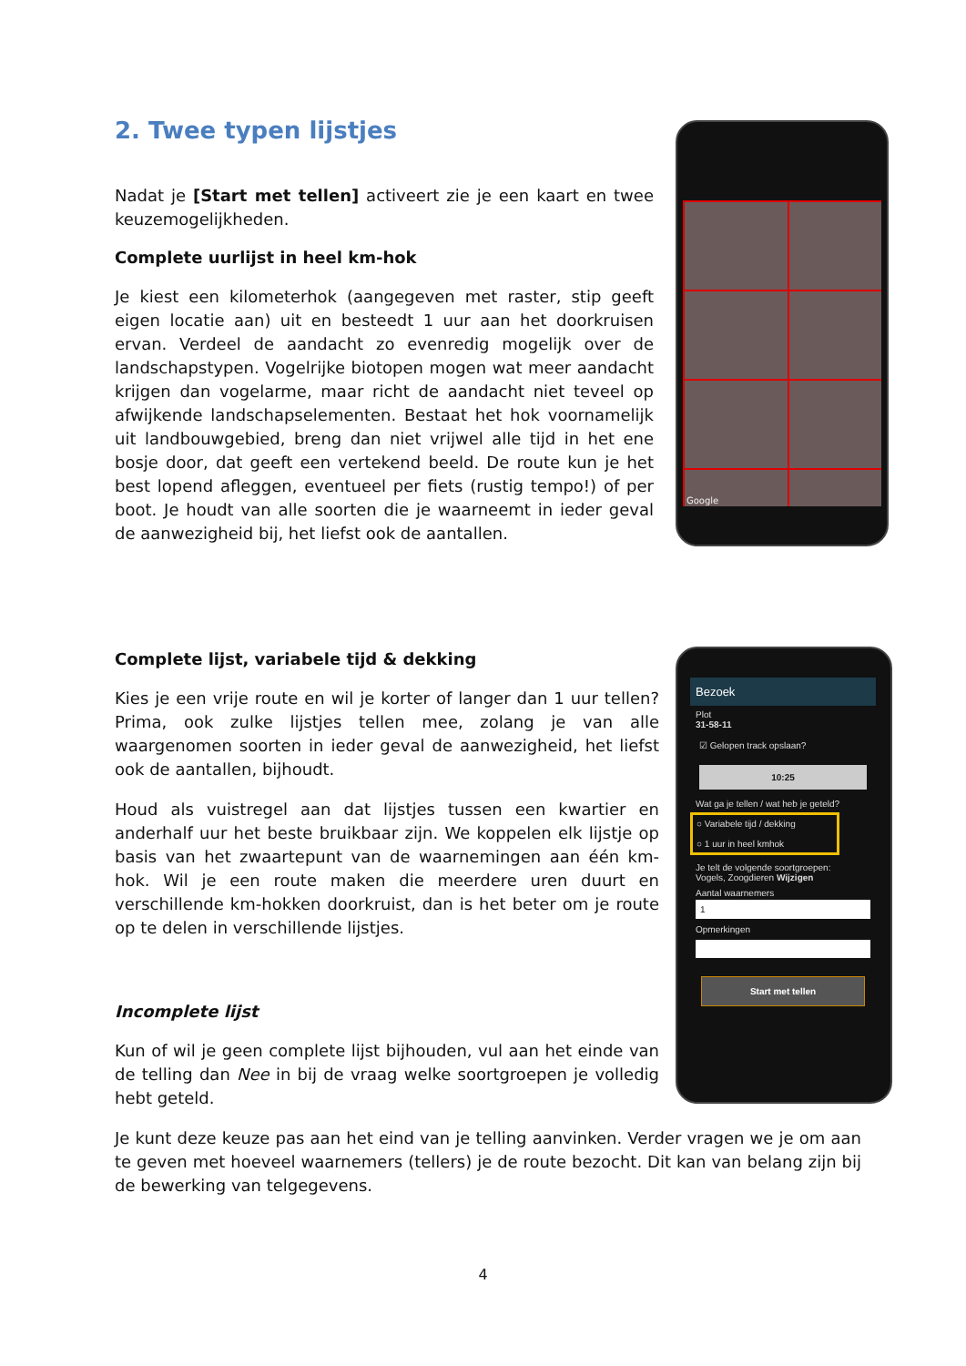Google
Bezoek
Plot
31-58-11
☑ Gelopen track opslaan?
10:25
Wat ga je tellen / wat heb je geteld?
○ Variabele tijd / dekking
○ 1 uur in heel kmhok
Je telt de volgende soortgroepen:
Vogels, Zoogdieren Wijzigen
Aantal waarnemers
1
Opmerkingen
Start met tellen
2. Twee typen lijstjes
Nadat je [Start met tellen] activeert zie je een kaart en twee keuzemogelijkheden.
Complete uurlijst in heel km-hok
Je kiest een kilometerhok (aangegeven met raster, stip geeft eigen locatie aan) uit en besteedt 1 uur aan het doorkruisen ervan. Verdeel de aandacht zo evenredig mogelijk over de landschapstypen. Vogelrijke biotopen mogen wat meer aandacht krijgen dan vogelarme, maar richt de aandacht niet teveel op afwijkende landschapselementen. Bestaat het hok voornamelijk uit landbouwgebied, breng dan niet vrijwel alle tijd in het ene bosje door, dat geeft een vertekend beeld. De route kun je het best lopend afleggen, eventueel per fiets (rustig tempo!) of per boot. Je houdt van alle soorten die je waarneemt in ieder geval de aanwezigheid bij, het liefst ook de aantallen.
Complete lijst, variabele tijd & dekking
Kies je een vrije route en wil je korter of langer dan 1 uur tellen? Prima, ook zulke lijstjes tellen mee, zolang je van alle waargenomen soorten in ieder geval de aanwezigheid, het liefst ook de aantallen, bijhoudt.
Houd als vuistregel aan dat lijstjes tussen een kwartier en anderhalf uur het beste bruikbaar zijn. We koppelen elk lijstje op basis van het zwaartepunt van de waarnemingen aan één km-hok. Wil je een route maken die meerdere uren duurt en verschillende km-hokken doorkruist, dan is het beter om je route op te delen in verschillende lijstjes.
Incomplete lijst
Kun of wil je geen complete lijst bijhouden, vul aan het einde van de telling dan Nee in bij de vraag welke soortgroepen je volledig hebt geteld.
Je kunt deze keuze pas aan het eind van je telling aanvinken. Verder vragen we je om aan te geven met hoeveel waarnemers (tellers) je de route bezocht. Dit kan van belang zijn bij de bewerking van telgegevens.
4